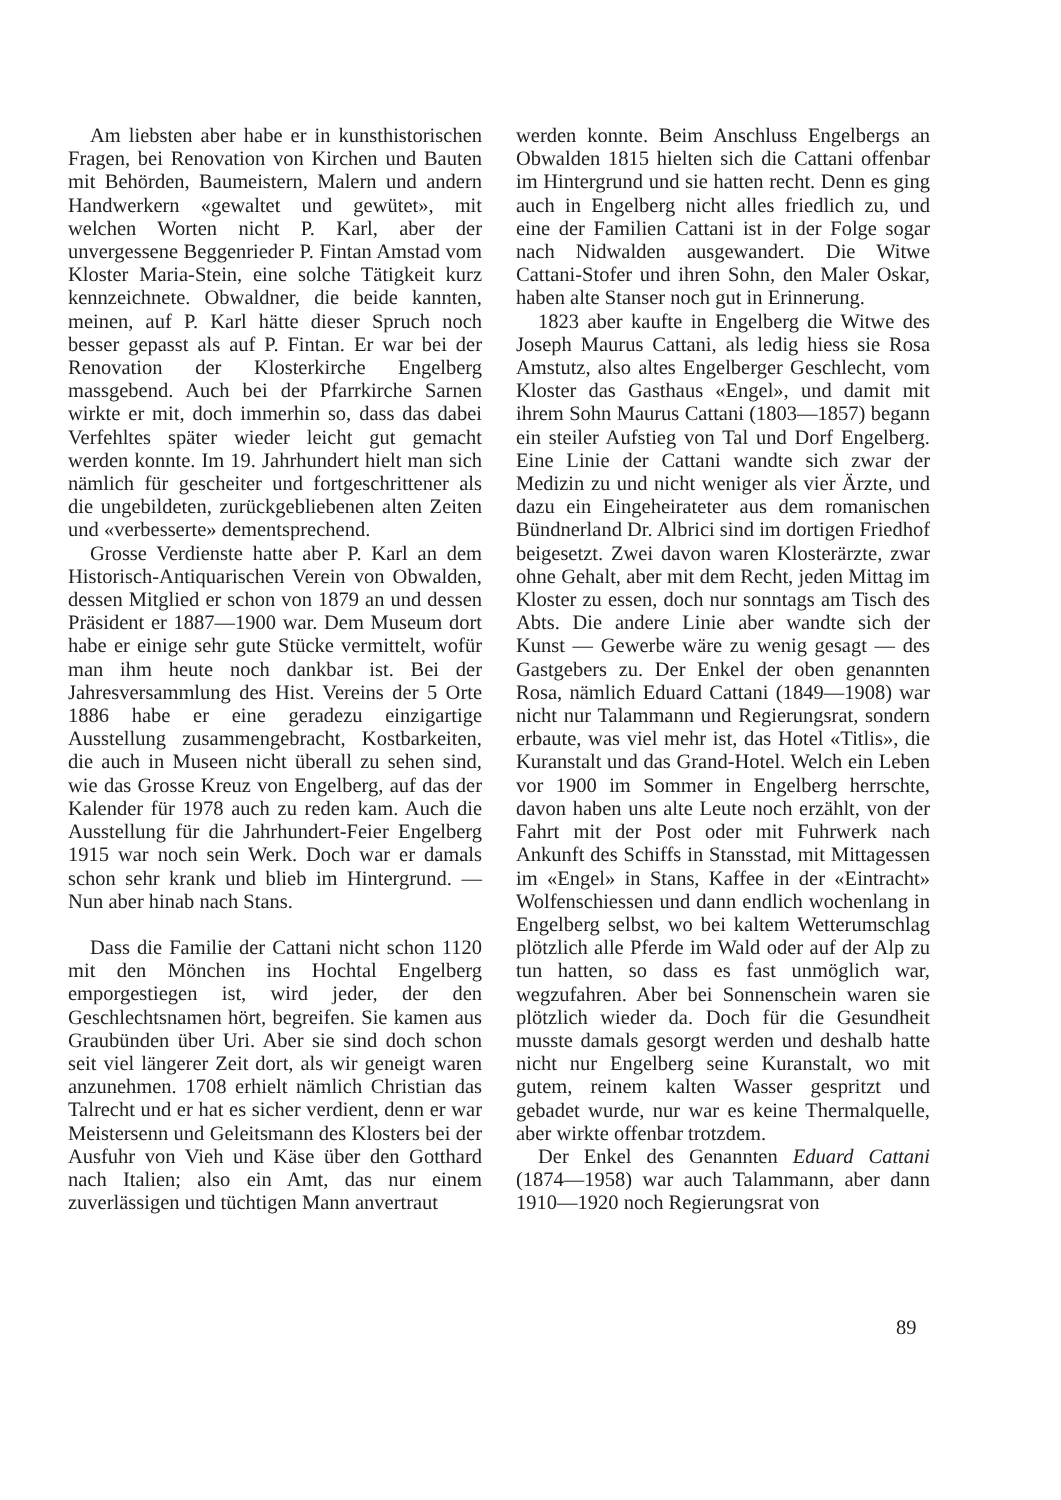Am liebsten aber habe er in kunsthistorischen Fragen, bei Renovation von Kirchen und Bauten mit Behörden, Baumeistern, Malern und andern Handwerkern «gewaltet und gewütet», mit welchen Worten nicht P. Karl, aber der unvergessene Beggenrieder P. Fintan Amstad vom Kloster Maria-Stein, eine solche Tätigkeit kurz kennzeichnete. Obwaldner, die beide kannten, meinen, auf P. Karl hätte dieser Spruch noch besser gepasst als auf P. Fintan. Er war bei der Renovation der Klosterkirche Engelberg massgebend. Auch bei der Pfarrkirche Sarnen wirkte er mit, doch immerhin so, dass das dabei Verfehltes später wieder leicht gut gemacht werden konnte. Im 19. Jahrhundert hielt man sich nämlich für gescheiter und fortgeschrittener als die ungebildeten, zurückgebliebenen alten Zeiten und «verbesserte» dementsprechend.
Grosse Verdienste hatte aber P. Karl an dem Historisch-Antiquarischen Verein von Obwalden, dessen Mitglied er schon von 1879 an und dessen Präsident er 1887—1900 war. Dem Museum dort habe er einige sehr gute Stücke vermittelt, wofür man ihm heute noch dankbar ist. Bei der Jahresversammlung des Hist. Vereins der 5 Orte 1886 habe er eine geradezu einzigartige Ausstellung zusammengebracht, Kostbarkeiten, die auch in Museen nicht überall zu sehen sind, wie das Grosse Kreuz von Engelberg, auf das der Kalender für 1978 auch zu reden kam. Auch die Ausstellung für die Jahrhundert-Feier Engelberg 1915 war noch sein Werk. Doch war er damals schon sehr krank und blieb im Hintergrund. — Nun aber hinab nach Stans.
Dass die Familie der Cattani nicht schon 1120 mit den Mönchen ins Hochtal Engelberg emporgestiegen ist, wird jeder, der den Geschlechtsnamen hört, begreifen. Sie kamen aus Graubünden über Uri. Aber sie sind doch schon seit viel längerer Zeit dort, als wir geneigt waren anzunehmen. 1708 erhielt nämlich Christian das Talrecht und er hat es sicher verdient, denn er war Meistersenn und Geleitsmann des Klosters bei der Ausfuhr von Vieh und Käse über den Gotthard nach Italien; also ein Amt, das nur einem zuverlässigen und tüchtigen Mann anvertraut
werden konnte. Beim Anschluss Engelbergs an Obwalden 1815 hielten sich die Cattani offenbar im Hintergrund und sie hatten recht. Denn es ging auch in Engelberg nicht alles friedlich zu, und eine der Familien Cattani ist in der Folge sogar nach Nidwalden ausgewandert. Die Witwe Cattani-Stofer und ihren Sohn, den Maler Oskar, haben alte Stanser noch gut in Erinnerung.
1823 aber kaufte in Engelberg die Witwe des Joseph Maurus Cattani, als ledig hiess sie Rosa Amstutz, also altes Engelberger Geschlecht, vom Kloster das Gasthaus «Engel», und damit mit ihrem Sohn Maurus Cattani (1803—1857) begann ein steiler Aufstieg von Tal und Dorf Engelberg. Eine Linie der Cattani wandte sich zwar der Medizin zu und nicht weniger als vier Ärzte, und dazu ein Eingeheirateter aus dem romanischen Bündnerland Dr. Albrici sind im dortigen Friedhof beigesetzt. Zwei davon waren Klosterärzte, zwar ohne Gehalt, aber mit dem Recht, jeden Mittag im Kloster zu essen, doch nur sonntags am Tisch des Abts. Die andere Linie aber wandte sich der Kunst — Gewerbe wäre zu wenig gesagt — des Gastgebers zu. Der Enkel der oben genannten Rosa, nämlich Eduard Cattani (1849—1908) war nicht nur Talammann und Regierungsrat, sondern erbaute, was viel mehr ist, das Hotel «Titlis», die Kuranstalt und das Grand-Hotel. Welch ein Leben vor 1900 im Sommer in Engelberg herrschte, davon haben uns alte Leute noch erzählt, von der Fahrt mit der Post oder mit Fuhrwerk nach Ankunft des Schiffs in Stansstad, mit Mittagessen im «Engel» in Stans, Kaffee in der «Eintracht» Wolfenschiessen und dann endlich wochenlang in Engelberg selbst, wo bei kaltem Wetterumschlag plötzlich alle Pferde im Wald oder auf der Alp zu tun hatten, so dass es fast unmöglich war, wegzufahren. Aber bei Sonnenschein waren sie plötzlich wieder da. Doch für die Gesundheit musste damals gesorgt werden und deshalb hatte nicht nur Engelberg seine Kuranstalt, wo mit gutem, reinem kalten Wasser gespritzt und gebadet wurde, nur war es keine Thermalquelle, aber wirkte offenbar trotzdem.
Der Enkel des Genannten Eduard Cattani (1874—1958) war auch Talammann, aber dann 1910—1920 noch Regierungsrat von
89